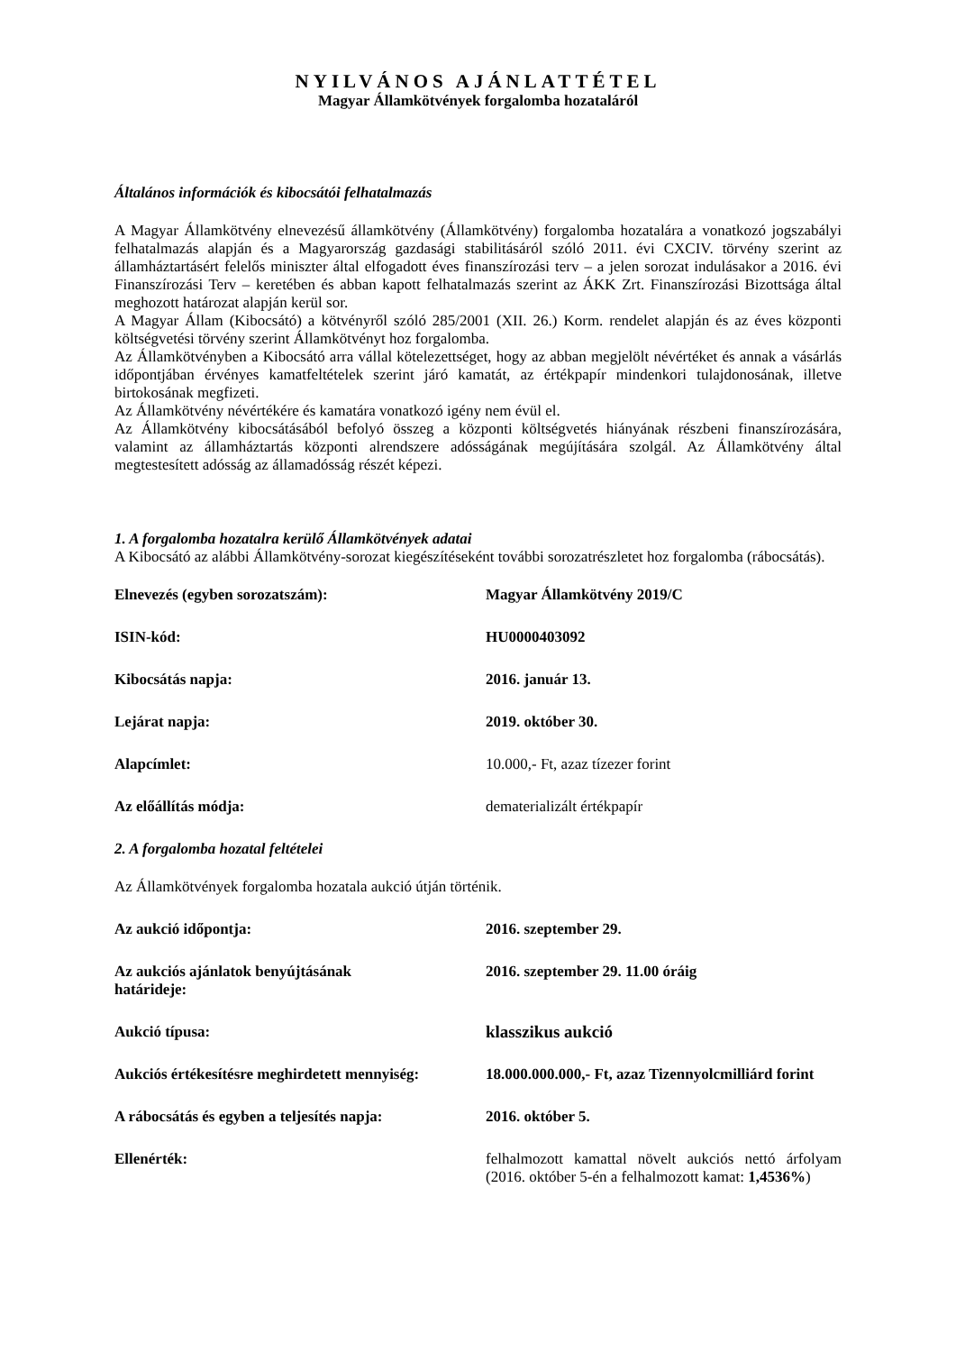NYILVÁNOS AJÁNLATTÉTEL
Magyar Államkötvények forgalomba hozataláról
Általános információk és kibocsátói felhatalmazás
A Magyar Államkötvény elnevezésű államkötvény (Államkötvény) forgalomba hozatalára a vonatkozó jogszabályi felhatalmazás alapján és a Magyarország gazdasági stabilitásáról szóló 2011. évi CXCIV. törvény szerint az államháztartásért felelős miniszter által elfogadott éves finanszírozási terv – a jelen sorozat indulásakor a 2016. évi Finanszírozási Terv – keretében és abban kapott felhatalmazás szerint az ÁKK Zrt. Finanszírozási Bizottsága által meghozott határozat alapján kerül sor.
A Magyar Állam (Kibocsátó) a kötvényről szóló 285/2001 (XII. 26.) Korm. rendelet alapján és az éves központi költségvetési törvény szerint Államkötvényt hoz forgalomba.
Az Államkötvényben a Kibocsátó arra vállal kötelezettséget, hogy az abban megjelölt névértéket és annak a vásárlás időpontjában érvényes kamatfeltételek szerint járó kamatát, az értékpapír mindenkori tulajdonosának, illetve birtokosának megfizeti.
Az Államkötvény névértékére és kamatára vonatkozó igény nem évül el.
Az Államkötvény kibocsátásából befolyó összeg a központi költségvetés hiányának részbeni finanszírozására, valamint az államháztartás központi alrendszere adósságának megújítására szolgál. Az Államkötvény által megtestesített adósság az államadósság részét képezi.
1. A forgalomba hozatalra kerülő Államkötvények adatai
A Kibocsátó az alábbi Államkötvény-sorozat kiegészítéseként további sorozatrészletet hoz forgalomba (rábocsátás).
| Elnevezés (egyben sorozatszám): | Magyar Államkötvény 2019/C |
| ISIN-kód: | HU0000403092 |
| Kibocsátás napja: | 2016. január 13. |
| Lejárat napja: | 2019. október 30. |
| Alapcímlet: | 10.000,- Ft, azaz tízezer forint |
| Az előállítás módja: | dematerializált értékpapír |
2. A forgalomba hozatal feltételei
Az Államkötvények forgalomba hozatala aukció útján történik.
| Az aukció időpontja: | 2016. szeptember 29. |
| Az aukciós ajánlatok benyújtásának határideje: | 2016. szeptember 29. 11.00 óráig |
| Aukció típusa: | klasszikus aukció |
| Aukciós értékesítésre meghirdetett mennyiség: | 18.000.000.000,- Ft, azaz Tizennyolcmilliárd forint |
| A rábocsátás és egyben a teljesítés napja: | 2016. október 5. |
| Ellenérték: | felhalmozott kamattal növelt aukciós nettó árfolyam (2016. október 5-én a felhalmozott kamat: 1,4536% ) |